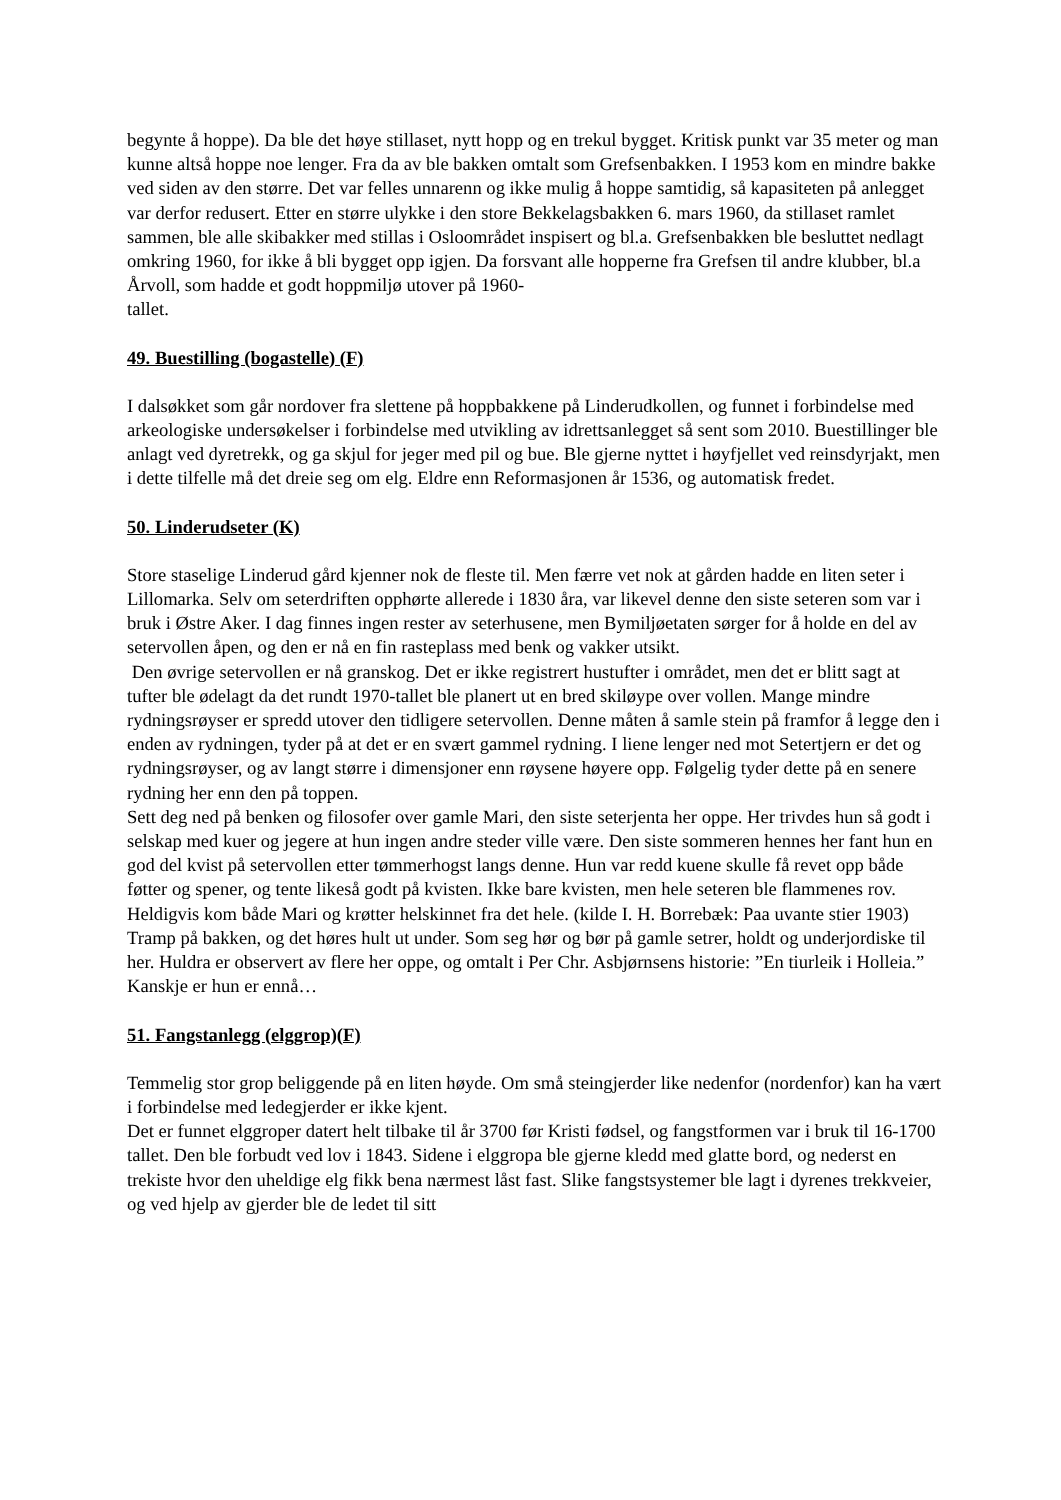begynte å hoppe). Da ble det høye stillaset, nytt hopp og en trekul bygget. Kritisk punkt var 35 meter og man kunne altså hoppe noe lenger. Fra da av ble bakken omtalt som Grefsenbakken. I 1953 kom en mindre bakke ved siden av den større. Det var felles unnarenn og ikke mulig å hoppe samtidig, så kapasiteten på anlegget var derfor redusert. Etter en større ulykke i den store Bekkelagsbakken 6. mars 1960, da stillaset ramlet sammen, ble alle skibakker med stillas i Osloområdet inspisert og bl.a. Grefsenbakken ble besluttet nedlagt omkring 1960, for ikke å bli bygget opp igjen. Da forsvant alle hopperne fra Grefsen til andre klubber, bl.a Årvoll, som hadde et godt hoppmiljø utover på 1960-
tallet.
49. Buestilling (bogastelle) (F)
I dalsøkket som går nordover fra slettene på hoppbakkene på Linderudkollen, og funnet i forbindelse med arkeologiske undersøkelser i forbindelse med utvikling av idrettsanlegget så sent som 2010. Buestillinger ble anlagt ved dyretrekk, og ga skjul for jeger med pil og bue. Ble gjerne nyttet i høyfjellet ved reinsdyrjakt, men i dette tilfelle må det dreie seg om elg. Eldre enn Reformasjonen år 1536, og automatisk fredet.
50. Linderudseter (K)
Store staselige Linderud gård kjenner nok de fleste til. Men færre vet nok at gården hadde en liten seter i Lillomarka. Selv om seterdriften opphørte allerede i 1830 åra, var likevel denne den siste seteren som var i bruk i Østre Aker. I dag finnes ingen rester av seterhusene, men Bymiljøetaten sørger for å holde en del av setervollen åpen, og den er nå en fin rasteplass med benk og vakker utsikt.
Den øvrige setervollen er nå granskog. Det er ikke registrert hustufter i området, men det er blitt sagt at tufter ble ødelagt da det rundt 1970-tallet ble planert ut en bred skiløype over vollen. Mange mindre rydningsrøyser er spredd utover den tidligere setervollen. Denne måten å samle stein på framfor å legge den i enden av rydningen, tyder på at det er en svært gammel rydning. I liene lenger ned mot Setertjern er det og rydningsrøyser, og av langt større i dimensjoner enn røysene høyere opp. Følgelig tyder dette på en senere rydning her enn den på toppen.
Sett deg ned på benken og filosofer over gamle Mari, den siste seterjenta her oppe. Her trivdes hun så godt i selskap med kuer og jegere at hun ingen andre steder ville være. Den siste sommeren hennes her fant hun en god del kvist på setervollen etter tømmerhogst langs denne. Hun var redd kuene skulle få revet opp både føtter og spener, og tente likeså godt på kvisten. Ikke bare kvisten, men hele seteren ble flammenes rov. Heldigvis kom både Mari og krøtter helskinnet fra det hele. (kilde I. H. Borrebæk: Paa uvante stier 1903)
Tramp på bakken, og det høres hult ut under. Som seg hør og bør på gamle setrer, holdt og underjordiske til her. Huldra er observert av flere her oppe, og omtalt i Per Chr. Asbjørnsens historie: ”En tiurleik i Holleia.” Kanskje er hun er ennå…
51. Fangstanlegg (elggrop)(F)
Temmelig stor grop beliggende på en liten høyde. Om små steingjerder like nedenfor (nordenfor) kan ha vært i forbindelse med ledegjerder er ikke kjent.
Det er funnet elggroper datert helt tilbake til år 3700 før Kristi fødsel, og fangstformen var i bruk til 16-1700 tallet. Den ble forbudt ved lov i 1843. Sidene i elggropa ble gjerne kledd med glatte bord, og nederst en trekiste hvor den uheldige elg fikk bena nærmest låst fast. Slike fangstsystemer ble lagt i dyrenes trekkveier, og ved hjelp av gjerder ble de ledet til sitt